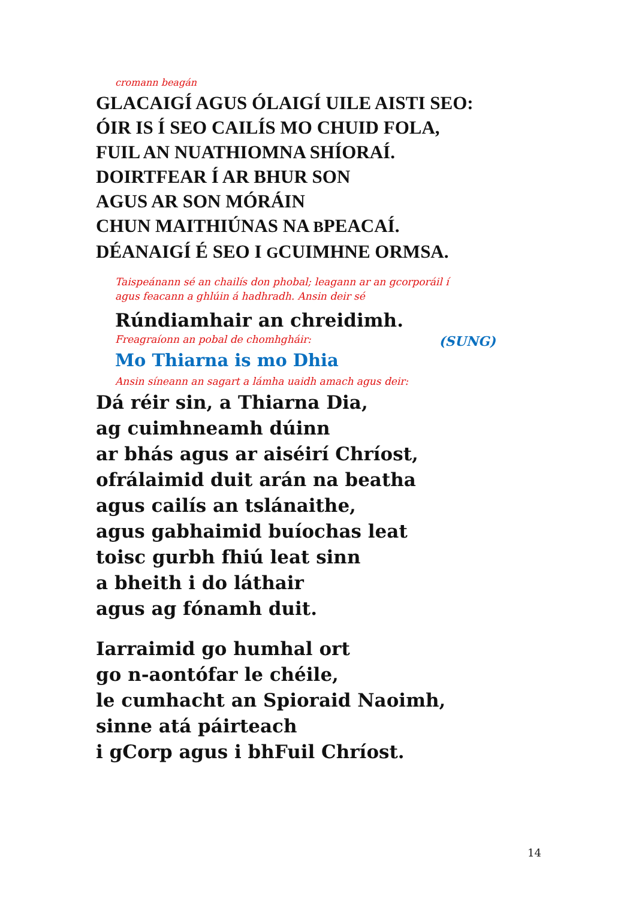cromann beagán
GLACAIGÍ AGUS ÓLAIGÍ UILE AISTI SEO:
ÓIR IS Í SEO CAILÍS MO CHUID FOLA,
FUIL AN NUATHIOMNA SHÍORAÍ.
DOIRTFEAR Í AR BHUR SON
AGUS AR SON MÓRÁIN
CHUN MAITHIÚNAS NA BPEACAÍ.
DÉANAIGÍ É SEO I GCUIMHNE ORMSA.
Taispeánann sé an chailís don phobal; leagann ar an gcorporáil í
agus feacann a ghlúin á hadhradh. Ansin deir sé
Rúndiamhair an chreidimh.
Freagraíonn an pobal de chomhgháir: (SUNG)
Mo Thiarna is mo Dhia
Ansin síneann an sagart a lámha uaidh amach agus deir:
Dá réir sin, a Thiarna Dia,
ag cuimhneamh dúinn
ar bhás agus ar aiséirí Chríost,
ofrálaimid duit arán na beatha
agus cailís an tslánaithe,
agus gabhaimid buíochas leat
toisc gurbh fhiú leat sinn
a bheith i do láthair
agus ag fónamh duit.
Iarraimid go humhal ort
go n-aontófar le chéile,
le cumhacht an Spioraid Naoimh,
sinne atá páirteach
i gCorp agus i bhFuil Chríost.
14